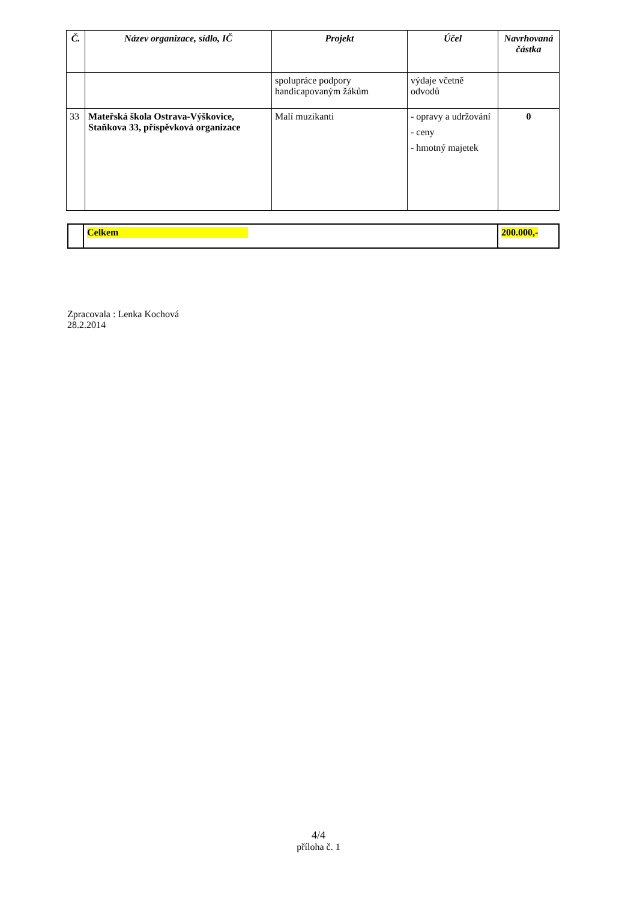| Č. | Název organizace, sídlo, IČ | Projekt | Účel | Navrhovaná částka |
| --- | --- | --- | --- | --- |
| | | spolupráce podpory handicapovaným žákům | výdaje včetně odvodů | |
| 33 | Mateřská škola Ostrava-Výškovice, Staňkova 33, příspěvková organizace | Malí muzikanti | - opravy a udržování - ceny - hmotný majetek | 0 |
| | Celkem | 200.000,- |
Zpracovala : Lenka Kochová
28.2.2014
4/4
příloha č. 1